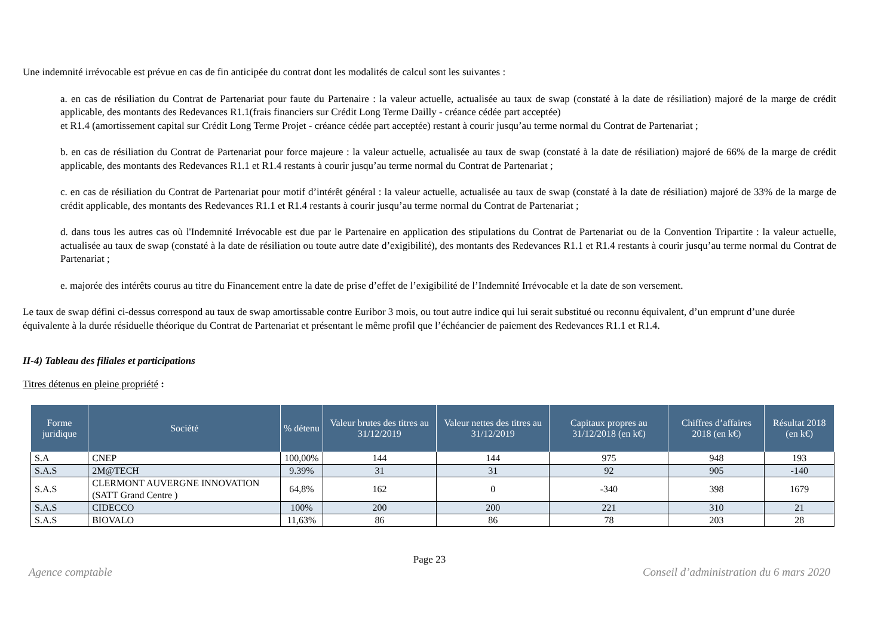Une indemnité irrévocable est prévue en cas de fin anticipée du contrat dont les modalités de calcul sont les suivantes :
a. en cas de résiliation du Contrat de Partenariat pour faute du Partenaire : la valeur actuelle, actualisée au taux de swap (constaté à la date de résiliation) majoré de la marge de crédit applicable, des montants des Redevances R1.1(frais financiers sur Crédit Long Terme Dailly - créance cédée part acceptée)
et R1.4 (amortissement capital sur Crédit Long Terme Projet - créance cédée part acceptée) restant à courir jusqu’au terme normal du Contrat de Partenariat ;
b. en cas de résiliation du Contrat de Partenariat pour force majeure : la valeur actuelle, actualisée au taux de swap (constaté à la date de résiliation) majoré de 66% de la marge de crédit applicable, des montants des Redevances R1.1 et R1.4 restants à courir jusqu’au terme normal du Contrat de Partenariat ;
c. en cas de résiliation du Contrat de Partenariat pour motif d’intérêt général : la valeur actuelle, actualisée au taux de swap (constaté à la date de résiliation) majoré de 33% de la marge de crédit applicable, des montants des Redevances R1.1 et R1.4 restants à courir jusqu’au terme normal du Contrat de Partenariat ;
d. dans tous les autres cas où l'Indemnité Irrévocable est due par le Partenaire en application des stipulations du Contrat de Partenariat ou de la Convention Tripartite : la valeur actuelle, actualisée au taux de swap (constaté à la date de résiliation ou toute autre date d’exigibilité), des montants des Redevances R1.1 et R1.4 restants à courir jusqu’au terme normal du Contrat de Partenariat ;
e. majorée des intérêts courus au titre du Financement entre la date de prise d’effet de l’exigibilité de l’Indemnité Irrévocable et la date de son versement.
Le taux de swap défini ci-dessus correspond au taux de swap amortissable contre Euribor 3 mois, ou tout autre indice qui lui serait substitué ou reconnu équivalent, d’un emprunt d’une durée équivalente à la durée résiduelle théorique du Contrat de Partenariat et présentant le même profil que l’échéancier de paiement des Redevances R1.1 et R1.4.
II-4) Tableau des filiales et participations
Titres détenus en pleine propriété :
| Forme juridique | Société | % détenu | Valeur brutes des titres au 31/12/2019 | Valeur nettes des titres au 31/12/2019 | Capitaux propres au 31/12/2018 (en k€) | Chiffres d’affaires 2018 (en k€) | Résultat 2018 (en k€) |
| --- | --- | --- | --- | --- | --- | --- | --- |
| S.A | CNEP | 100,00% | 144 | 144 | 975 | 948 | 193 |
| S.A.S | 2M@TECH | 9.39% | 31 | 31 | 92 | 905 | -140 |
| S.A.S | CLERMONT AUVERGNE INNOVATION (SATT Grand Centre ) | 64,8% | 162 | 0 | -340 | 398 | 1679 |
| S.A.S | CIDECCO | 100% | 200 | 200 | 221 | 310 | 21 |
| S.A.S | BIOVALO | 11,63% | 86 | 86 | 78 | 203 | 28 |
Page 23
Agence comptable Conseil d’administration du 6 mars 2020